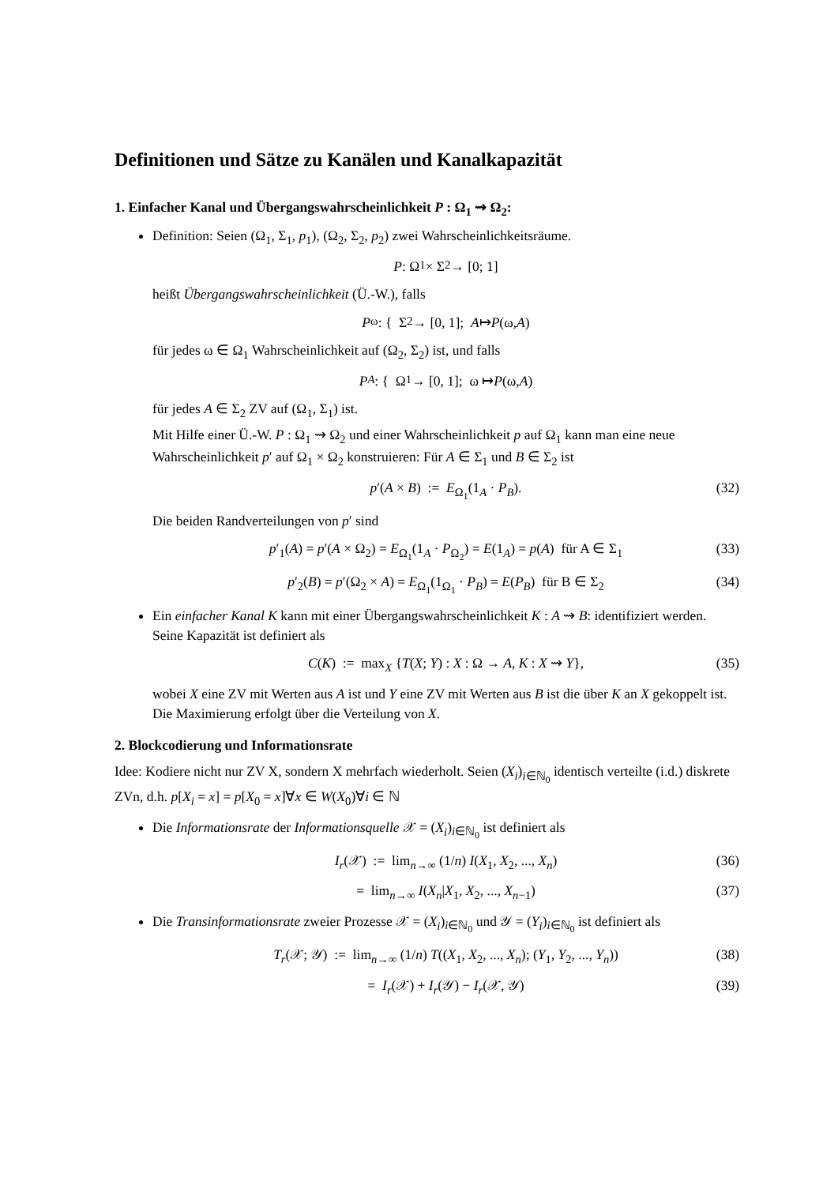Definitionen und Sätze zu Kanälen und Kanalkapazität
1. Einfacher Kanal und Übergangswahrscheinlichkeit P : Ω<sub>1</sub> ⇝ Ω<sub>2</sub>:
Definition: Seien (Ω<sub>1</sub>, Σ<sub>1</sub>, p<sub>1</sub>), (Ω<sub>2</sub>, Σ<sub>2</sub>, p<sub>2</sub>) zwei Wahrscheinlichkeitsräume.
P : Ω<sub>1</sub> × Σ<sub>2</sub> → [0; 1]
heißt Übergangswahrscheinlichkeit (Ü.-W.), falls
P<sub>ω</sub> : { Σ<sub>2</sub> → [0, 1]; A ↦ P (ω, A)
für jedes ω ∈ Ω<sub>1</sub> Wahrscheinlichkeit auf (Ω<sub>2</sub>, Σ<sub>2</sub>) ist, und falls
P<sub>A</sub> : { Ω<sub>1</sub> → [0, 1]; ω ↦ P (ω, A)
für jedes A ∈ Σ<sub>2</sub> ZV auf (Ω<sub>1</sub>, Σ<sub>1</sub>) ist.
Mit Hilfe einer Ü.-W. P : Ω<sub>1</sub> ⇝ Ω<sub>2</sub> und einer Wahrscheinlichkeit p auf Ω<sub>1</sub> kann man eine neue Wahrscheinlichkeit p′ auf Ω<sub>1</sub> × Ω<sub>2</sub> konstruieren: Für A ∈ Σ<sub>1</sub> und B ∈ Σ<sub>2</sub> ist
p′(A × B) := E<sub>Ω<sub>1</sub></sub>(1<sub>A</sub> · P<sub>B</sub>). (32)
Die beiden Randverteilungen von p′ sind
p′<sub>1</sub>(A) = p′(A × Ω<sub>2</sub>) = E<sub>Ω<sub>1</sub></sub>(1<sub>A</sub> · P<sub>Ω<sub>2</sub></sub>) = E(1<sub>A</sub>) = p(A) für A ∈ Σ<sub>1</sub> (33)
p′<sub>2</sub>(B) = p′(Ω<sub>2</sub> × A) = E<sub>Ω<sub>1</sub></sub>(1<sub>Ω<sub>1</sub></sub> · P<sub>B</sub>) = E(P<sub>B</sub>) für B ∈ Σ<sub>2</sub> (34)
Ein einfacher Kanal K kann mit einer Übergangswahrscheinlichkeit K : A ⇝ B: identifiziert werden. Seine Kapazität ist definiert als
C(K) := max<sub>X</sub> {T(X; Y) : X : Ω → A, K : X ⇝ Y}, (35)
wobei X eine ZV mit Werten aus A ist und Y eine ZV mit Werten aus B ist die über K an X gekoppelt ist. Die Maximierung erfolgt über die Verteilung von X.
2. Blockcodierung und Informationsrate
Idee: Kodiere nicht nur ZV X, sondern X mehrfach wiederholt. Seien (X<sub>i</sub>)<sub>i∈ℕ<sub>0</sub></sub> identisch verteilte (i.d.) diskrete ZVn, d.h. p[X<sub>i</sub> = x] = p[X<sub>0</sub> = x]∀x ∈ W(X<sub>0</sub>)∀i ∈ ℕ
Die Informationsrate der Informationsquelle 𝒳 = (X<sub>i</sub>)<sub>i∈ℕ<sub>0</sub></sub> ist definiert als
I<sub>r</sub>(𝒳) := lim<sub>n→∞</sub> (1/n) I(X<sub>1</sub>, X<sub>2</sub>, ..., X<sub>n</sub>) (36)
= lim<sub>n→∞</sub> I(X<sub>n</sub>|X<sub>1</sub>, X<sub>2</sub>, ..., X<sub>n−1</sub>) (37)
Die Transinformationsrate zweier Prozesse 𝒳 = (X<sub>i</sub>)<sub>i∈ℕ<sub>0</sub></sub> und 𝒴 = (Y<sub>i</sub>)<sub>i∈ℕ<sub>0</sub></sub> ist definiert als
T<sub>r</sub>(𝒳; 𝒴) := lim<sub>n→∞</sub> (1/n) T((X<sub>1</sub>, X<sub>2</sub>, ..., X<sub>n</sub>); (Y<sub>1</sub>, Y<sub>2</sub>, ..., Y<sub>n</sub>)) (38)
= I<sub>r</sub>(𝒳) + I<sub>r</sub>(𝒴) − I<sub>r</sub>(𝒳, 𝒴) (39)